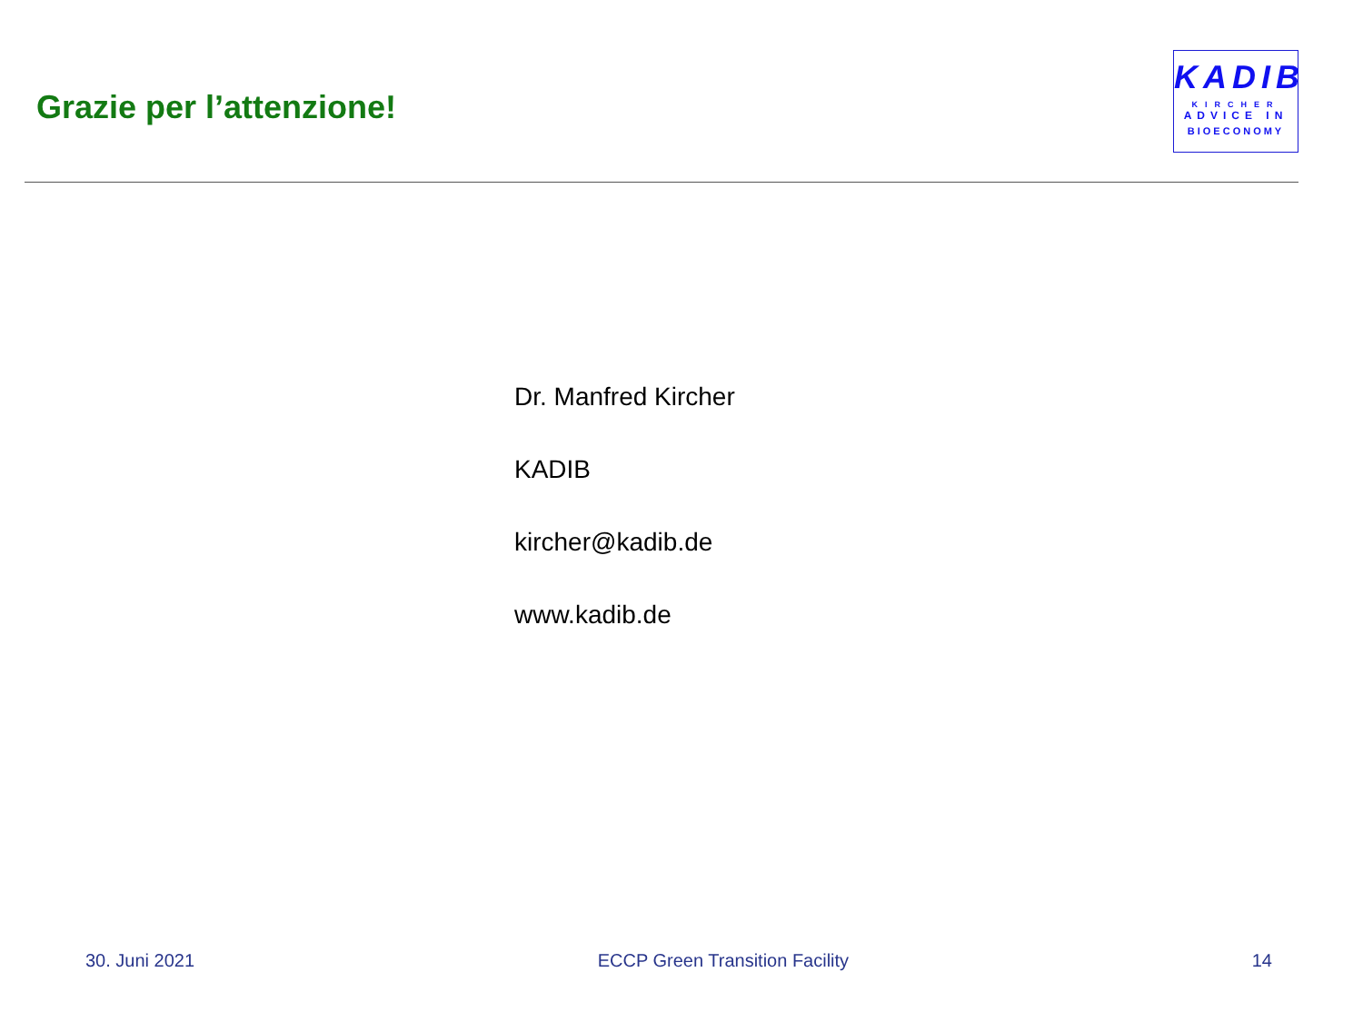Grazie per l’attenzione!
KADIB
KIRCHER
ADVICE IN
BIOECONOMY
Dr. Manfred Kircher
KADIB
kircher@kadib.de
www.kadib.de
30. Juni 2021 ECCP Green Transition Facility 14